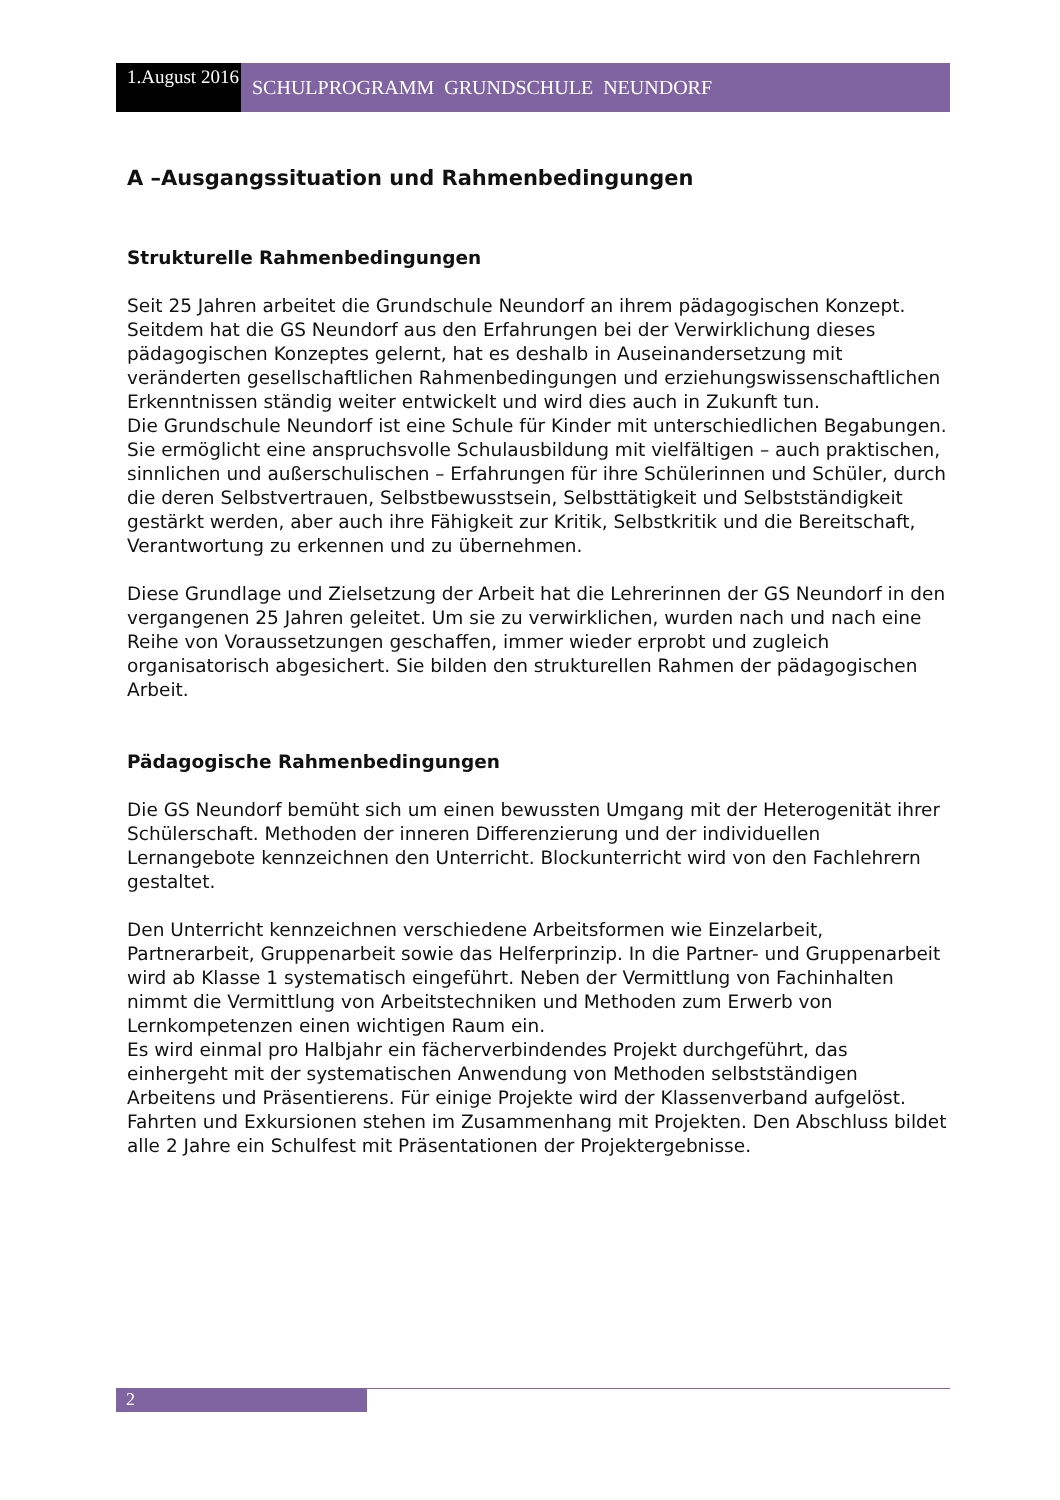1.August 2016
SCHULPROGRAMM GRUNDSCHULE NEUNDORF
A –Ausgangssituation und Rahmenbedingungen
Strukturelle Rahmenbedingungen
Seit 25 Jahren arbeitet die Grundschule Neundorf an ihrem pädagogischen Konzept.
Seitdem hat die GS Neundorf aus den Erfahrungen bei der Verwirklichung dieses pädagogischen Konzeptes gelernt, hat es deshalb in Auseinandersetzung mit veränderten gesellschaftlichen Rahmenbedingungen und erziehungswissenschaftlichen Erkenntnissen ständig weiter entwickelt und wird dies auch in Zukunft tun.
Die Grundschule Neundorf ist eine Schule für Kinder mit unterschiedlichen Begabungen. Sie ermöglicht eine anspruchsvolle Schulausbildung mit vielfältigen – auch praktischen, sinnlichen und außerschulischen – Erfahrungen für ihre Schülerinnen und Schüler, durch die deren Selbstvertrauen, Selbstbewusstsein, Selbsttätigkeit und Selbstständigkeit gestärkt werden, aber auch ihre Fähigkeit zur Kritik, Selbstkritik und die Bereitschaft, Verantwortung zu erkennen und zu übernehmen.
Diese Grundlage und Zielsetzung der Arbeit hat die Lehrerinnen der GS Neundorf in den vergangenen 25 Jahren geleitet. Um sie zu verwirklichen, wurden nach und nach eine Reihe von Voraussetzungen geschaffen, immer wieder erprobt und zugleich organisatorisch abgesichert. Sie bilden den strukturellen Rahmen der pädagogischen Arbeit.
Pädagogische Rahmenbedingungen
Die GS Neundorf bemüht sich um einen bewussten Umgang mit der Heterogenität ihrer Schülerschaft. Methoden der inneren Differenzierung und der individuellen Lernangebote kennzeichnen den Unterricht. Blockunterricht wird von den Fachlehrern gestaltet.
Den Unterricht kennzeichnen verschiedene Arbeitsformen wie Einzelarbeit, Partnerarbeit, Gruppenarbeit sowie das Helferprinzip. In die Partner- und Gruppenarbeit wird ab Klasse 1 systematisch eingeführt. Neben der Vermittlung von Fachinhalten nimmt die Vermittlung von Arbeitstechniken und Methoden zum Erwerb von Lernkompetenzen einen wichtigen Raum ein.
Es wird einmal pro Halbjahr ein fächerverbindendes Projekt durchgeführt, das einhergeht mit der systematischen Anwendung von Methoden selbstständigen Arbeitens und Präsentierens. Für einige Projekte wird der Klassenverband aufgelöst.
Fahrten und Exkursionen stehen im Zusammenhang mit Projekten. Den Abschluss bildet alle 2 Jahre ein Schulfest mit Präsentationen der Projektergebnisse.
2